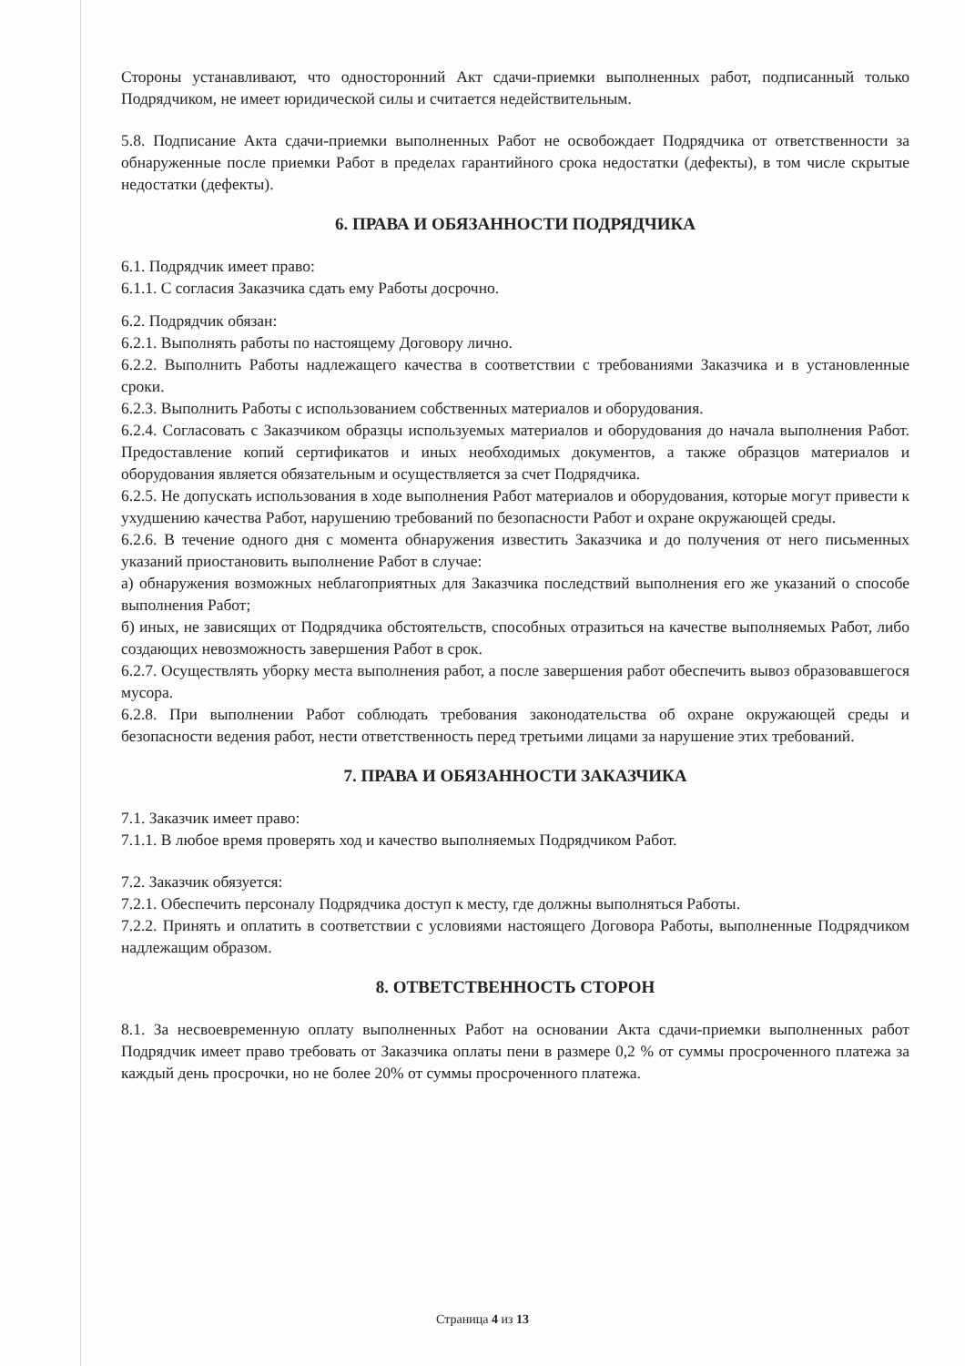Стороны устанавливают, что односторонний Акт сдачи-приемки выполненных работ, подписанный только Подрядчиком, не имеет юридической силы и считается недействительным.
5.8. Подписание Акта сдачи-приемки выполненных Работ не освобождает Подрядчика от ответственности за обнаруженные после приемки Работ в пределах гарантийного срока недостатки (дефекты), в том числе скрытые недостатки (дефекты).
6. ПРАВА И ОБЯЗАННОСТИ ПОДРЯДЧИКА
6.1. Подрядчик имеет право:
6.1.1. С согласия Заказчика сдать ему Работы досрочно.
6.2. Подрядчик обязан:
6.2.1. Выполнять работы по настоящему Договору лично.
6.2.2. Выполнить Работы надлежащего качества в соответствии с требованиями Заказчика и в установленные сроки.
6.2.3. Выполнить Работы с использованием собственных материалов и оборудования.
6.2.4. Согласовать с Заказчиком образцы используемых материалов и оборудования до начала выполнения Работ. Предоставление копий сертификатов и иных необходимых документов, а также образцов материалов и оборудования является обязательным и осуществляется за счет Подрядчика.
6.2.5. Не допускать использования в ходе выполнения Работ материалов и оборудования, которые могут привести к ухудшению качества Работ, нарушению требований по безопасности Работ и охране окружающей среды.
6.2.6. В течение одного дня с момента обнаружения известить Заказчика и до получения от него письменных указаний приостановить выполнение Работ в случае:
а) обнаружения возможных неблагоприятных для Заказчика последствий выполнения его же указаний о способе выполнения Работ;
б) иных, не зависящих от Подрядчика обстоятельств, способных отразиться на качестве выполняемых Работ, либо создающих невозможность завершения Работ в срок.
6.2.7. Осуществлять уборку места выполнения работ, а после завершения работ обеспечить вывоз образовавшегося мусора.
6.2.8. При выполнении Работ соблюдать требования законодательства об охране окружающей среды и безопасности ведения работ, нести ответственность перед третьими лицами за нарушение этих требований.
7. ПРАВА И ОБЯЗАННОСТИ ЗАКАЗЧИКА
7.1. Заказчик имеет право:
7.1.1. В любое время проверять ход и качество выполняемых Подрядчиком Работ.
7.2. Заказчик обязуется:
7.2.1. Обеспечить персоналу Подрядчика доступ к месту, где должны выполняться Работы.
7.2.2. Принять и оплатить в соответствии с условиями настоящего Договора Работы, выполненные Подрядчиком надлежащим образом.
8. ОТВЕТСТВЕННОСТЬ СТОРОН
8.1. За несвоевременную оплату выполненных Работ на основании Акта сдачи-приемки выполненных работ Подрядчик имеет право требовать от Заказчика оплаты пени в размере 0,2 % от суммы просроченного платежа за каждый день просрочки, но не более 20% от суммы просроченного платежа.
Страница 4 из 13